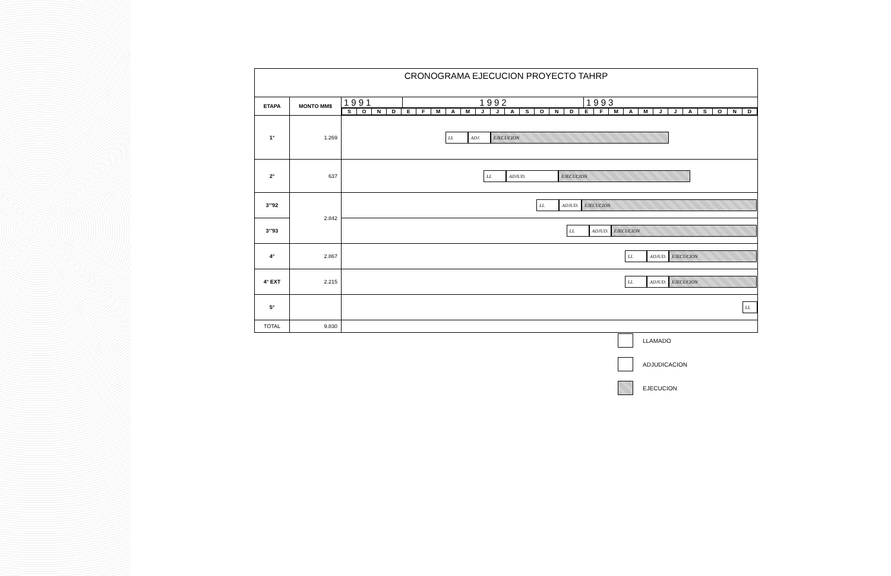CRONOGRAMA EJECUCION PROYECTO TAHRP
| ETAPA | MONTO MM$ | / 1991 / 1992 / 1993 / |
| | | / S / O / N / D / E / F / M / A / M / J / J / A / S / O / N / D / E / F / M / A / M / J / J / A / S / O / N / D / |
| 1° | 1.269 | LL ADJ. EJECUCION |
| 2° | 637 | LL ADJUD. EJECUCION |
| 3°'92 | 2.842 | LL ADJUD. EJECUCION |
| 3°'93 | | LL ADJUD. EJECUCION |
| 4° | 2.867 | LL ADJUD. EJECUCION |
| 4° EXT | 2.215 | LL ADJUD. EJECUCION |
| 5° | | LL |
| TOTAL | 9.830 | |
LLAMADO
ADJUDICACION
EJECUCION